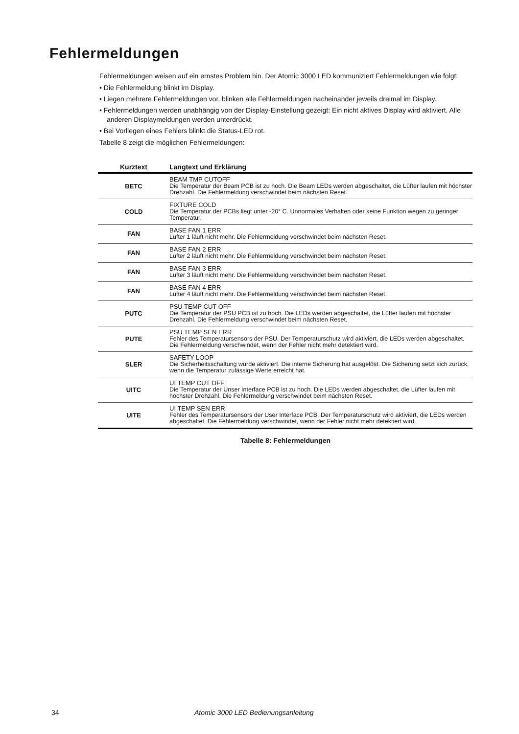Fehlermeldungen
Fehlermeldungen weisen auf ein ernstes Problem hin. Der Atomic 3000 LED kommuniziert Fehlermeldungen wie folgt:
• Die Fehlermeldung blinkt im Display.
• Liegen mehrere Fehlermeldungen vor, blinken alle Fehlermeldungen nacheinander jeweils dreimal im Display.
• Fehlermeldungen werden unabhängig von der Display-Einstellung gezeigt: Ein nicht aktives Display wird aktiviert. Alle anderen Displaymeldungen werden unterdrückt.
• Bei Vorliegen eines Fehlers blinkt die Status-LED rot.
Tabelle 8 zeigt die möglichen Fehlermeldungen:
| Kurztext | Langtext und Erklärung |
| --- | --- |
| BETC | BEAM TMP CUTOFF Die Temperatur der Beam PCB ist zu hoch. Die Beam LEDs werden abgeschaltet, die Lüfter laufen mit höchster Drehzahl. Die Fehlermeldung verschwindet beim nächsten Reset. |
| COLD | FIXTURE COLD Die Temperatur der PCBs liegt unter -20° C. Unnormales Verhalten oder keine Funktion wegen zu geringer Temperatur. |
| FAN | BASE FAN 1 ERR Lüfter 1 läuft nicht mehr. Die Fehlermeldung verschwindet beim nächsten Reset. |
| FAN | BASE FAN 2 ERR Lüfter 2 läuft nicht mehr. Die Fehlermeldung verschwindet beim nächsten Reset. |
| FAN | BASE FAN 3 ERR Lüfter 3 läuft nicht mehr. Die Fehlermeldung verschwindet beim nächsten Reset. |
| FAN | BASE FAN 4 ERR Lüfter 4 läuft nicht mehr. Die Fehlermeldung verschwindet beim nächsten Reset. |
| PUTC | PSU TEMP CUT OFF Die Temperatur der PSU PCB ist zu hoch. Die LEDs werden abgeschaltet, die Lüfter laufen mit höchster Drehzahl. Die Fehlermeldung verschwindet beim nächsten Reset. |
| PUTE | PSU TEMP SEN ERR Fehler des Temperatursensors der PSU. Der Temperaturschutz wird aktiviert, die LEDs werden abgeschaltet. Die Fehlermeldung verschwindet, wenn der Fehler nicht mehr detektiert wird. |
| SLER | SAFETY LOOP Die Sicherheitsschaltung wurde aktiviert. Die interne Sicherung hat ausgelöst. Die Sicherung setzt sich zurück, wenn die Temperatur zulässige Werte erreicht hat. |
| UITC | UI TEMP CUT OFF Die Temperatur der Unser Interface PCB ist zu hoch. Die LEDs werden abgeschaltet, die Lüfter laufen mit höchster Drehzahl. Die Fehlermeldung verschwindet beim nächsten Reset. |
| UITE | UI TEMP SEN ERR Fehler des Temperatursensors der User Interface PCB. Der Temperaturschutz wird aktiviert, die LEDs werden abgeschaltet. Die Fehlermeldung verschwindet, wenn der Fehler nicht mehr detektiert wird. |
Tabelle 8: Fehlermeldungen
34 Atomic 3000 LED Bedienungsanleitung